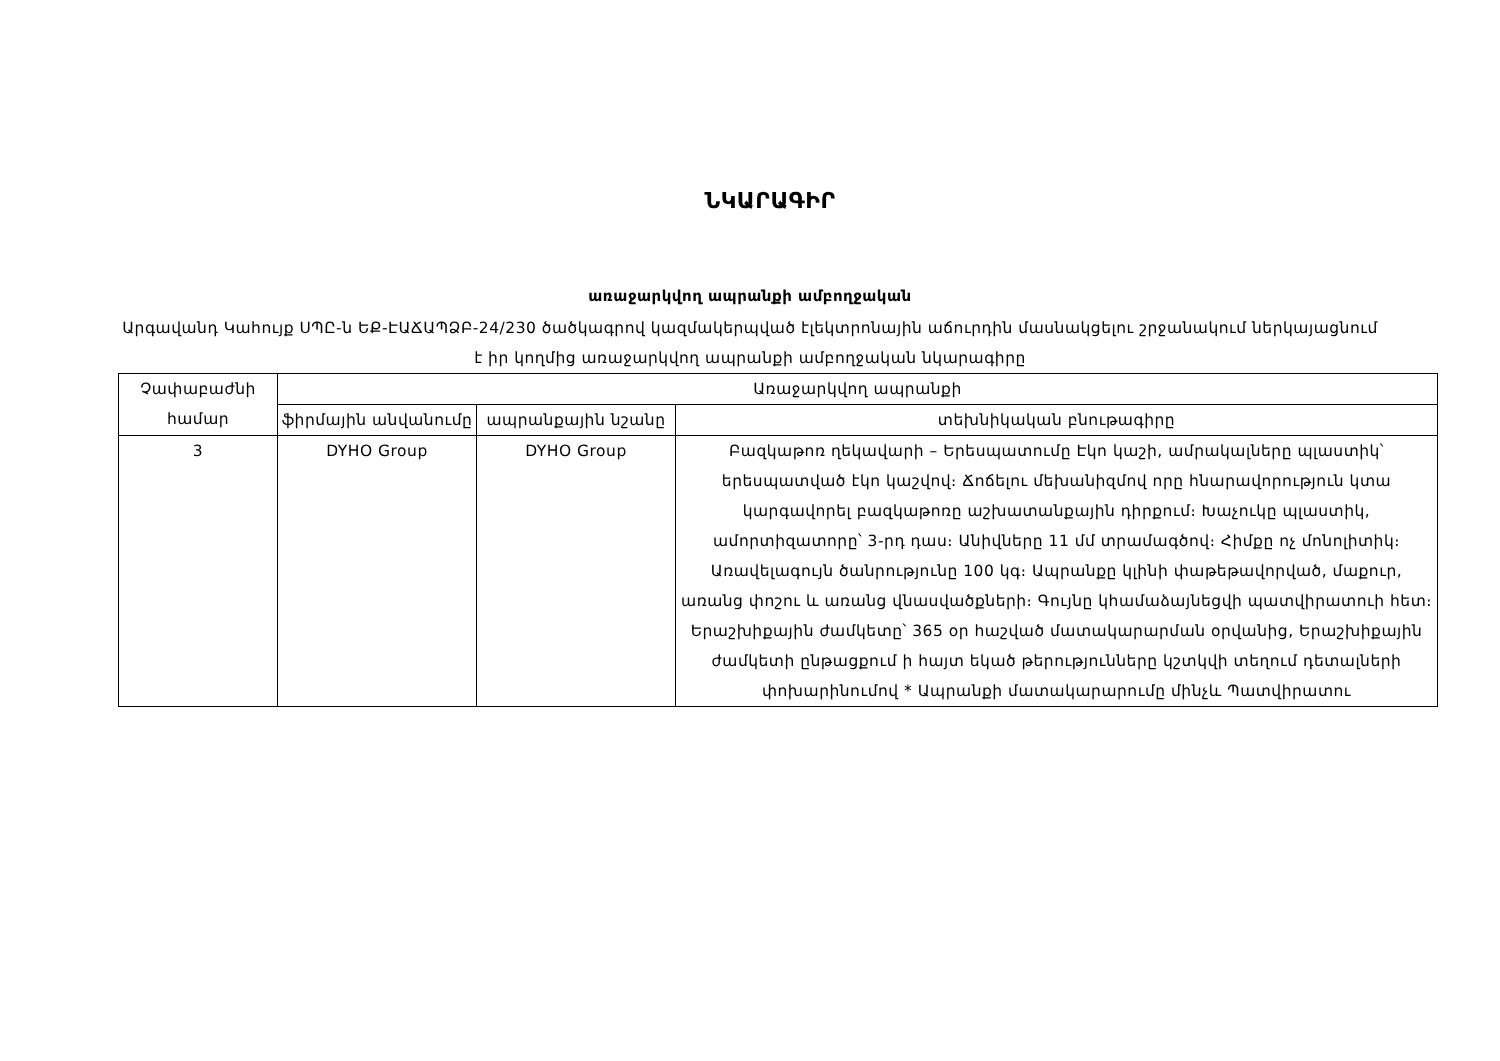ՆԿԱՐԱԳԻՐ
առաջարկվող ապրանքի ամբողջական
Արգավանդ Կահույք ՍՊԸ-ն ԵՔ-ԷԱՃԱՊՁԲ-24/230 ծածկագրով կազմակերպված էլեկտրոնային աճուրդին մասնակցելու շրջանակում ներկայացնում է իր կողմից առաջարկվող ապրանքի ամբողջական նկարագիրը
| Չափաբաժնի համար | Առաջարկվող ապրանքի | | |
| --- | --- | --- | --- |
| | ֆիրմային անվանումը | ապրանքային նշանը | տեխնիկական բնութագիրը |
| 3 | DYHO Group | DYHO Group | Բազկաթոռ ղեկավարի – Երեսպատումը Էկո կաշի, ամրակալները պլաստիկ՝ երեսպատված էկո կաշվով։ Ճոճելու մեխանիզմով որը հնարավորություն կտա կարգավորել բազկաթոռը աշխատանքային դիրքում։ Խաչուկը պլաստիկ, ամորտիզատորը՝ 3-րդ դաս։ Անիվները 11 մմ տրամագծով։ Հիմքը ոչ մոնոլիտիկ։ Առավելագույն ծանրությունը 100 կգ։ Ապրանքը կլինի փաթեթավորված, մաքուր, առանց փոշու և առանց վնասվածքների։ Գույնը կհամաձայնեցվի պատվիրատուի հետ։ Երաշխիքային ժամկետը՝ 365 օր հաշված մատակարարման օրվանից, Երաշխիքային ժամկետի ընթացքում ի հայտ եկած թերությունները կշտկվի տեղում դետալների փոխարինումով * Ապրանքի մատակարարումը մինչև Պատվիրատու |